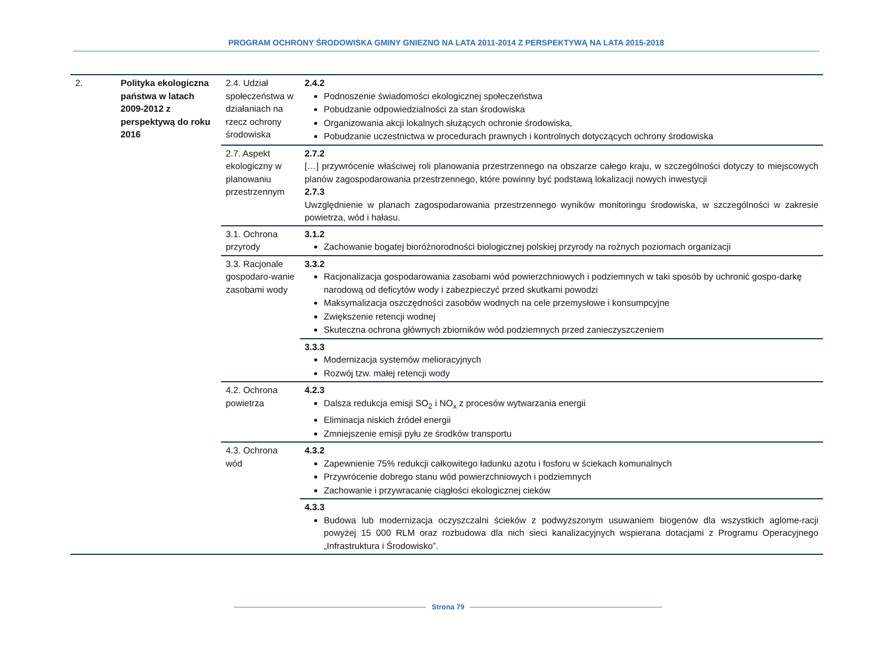PROGRAM OCHRONY ŚRODOWISKA GMINY GNIEZNO NA LATA 2011-2014 Z PERSPEKTYWĄ NA LATA 2015-2018
| 2. | Polityka ekologiczna państwa w latach 2009-2012 z perspektywą do roku 2016 | 2.4. Udział społeczeństwa w działaniach na rzecz ochrony środowiska | 2.4.2 Podnoszenie świadomości ekologicznej społeczeństwa Pobudzanie odpowiedzialności za stan środowiska Organizowania akcji lokalnych służących ochronie środowiska, Pobudzanie uczestnictwa w procedurach prawnych i kontrolnych dotyczących ochrony środowiska |
| | | 2.7. Aspekt ekologiczny w planowaniu przestrzennym | 2.7.2 […] przywrócenie właściwej roli planowania przestrzennego na obszarze całego kraju, w szczególności dotyczy to miejscowych planów zagospodarowania przestrzennego, które powinny być podstawą lokalizacji nowych inwestycji 2.7.3 Uwzględnienie w planach zagospodarowania przestrzennego wyników monitoringu środowiska, w szczególności w zakresie powietrza, wód i hałasu. |
| | | 3.1. Ochrona przyrody | 3.1.2 Zachowanie bogatej bioróżnorodności biologicznej polskiej przyrody na rożnych poziomach organizacji |
| | | 3.3. Racjonale gospodaro-wanie zasobami wody | 3.3.2 Racjonalizacja gospodarowania zasobami wód powierzchniowych i podziemnych w taki sposób by uchronić gospo-darkę narodową od deficytów wody i zabezpieczyć przed skutkami powodzi Maksymalizacja oszczędności zasobów wodnych na cele przemysłowe i konsumpcyjne Zwiększenie retencji wodnej Skuteczna ochrona głównych zbiorników wód podziemnych przed zanieczyszczeniem |
| | | | 3.3.3 Modernizacja systemów melioracyjnych Rozwój tzw. małej retencji wody |
| | | 4.2. Ochrona powietrza | 4.2.3 Dalsza redukcja emisji SO<sub>2</sub> i NO<sub>x</sub> z procesów wytwarzania energii Eliminacja niskich źródeł energii Zmniejszenie emisji pyłu ze środków transportu |
| | | 4.3. Ochrona wód | 4.3.2 Zapewnienie 75% redukcji całkowitego ładunku azotu i fosforu w ściekach komunalnych Przywrócenie dobrego stanu wód powierzchniowych i podziemnych Zachowanie i przywracanie ciągłości ekologicznej cieków |
| | | | 4.3.3 Budowa lub modernizacja oczyszczalni ścieków z podwyższonym usuwaniem biogenów dla wszystkich aglome-racji powyżej 15 000 RLM oraz rozbudowa dla nich sieci kanalizacyjnych wspierana dotacjami z Programu Operacyjnego „Infrastruktura i Środowisko”. |
Strona 79